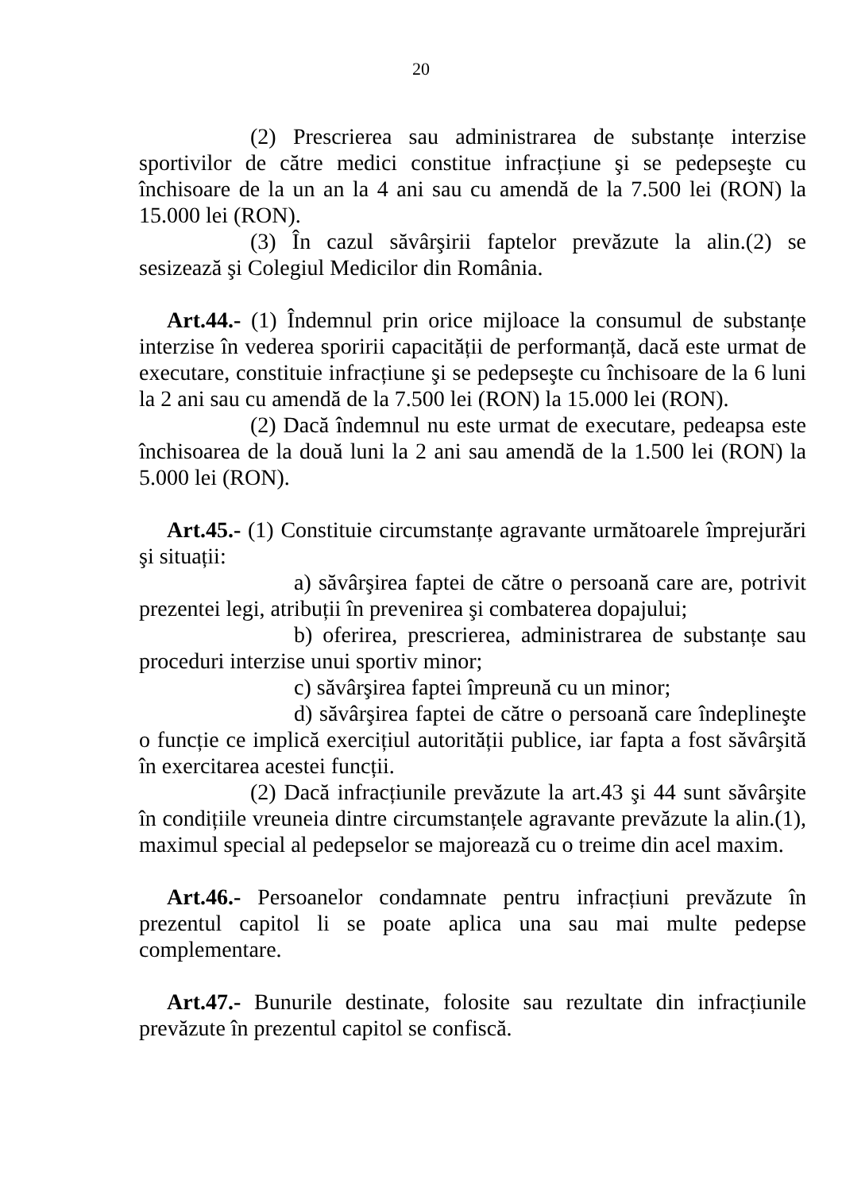20
(2) Prescrierea sau administrarea de substanțe interzise sportivilor de către medici constitue infracțiune şi se pedepseşte cu închisoare de la un an la 4 ani sau cu amendă de la 7.500 lei (RON) la 15.000 lei (RON).
(3) În cazul săvârşirii faptelor prevăzute la alin.(2) se sesizează şi Colegiul Medicilor din România.
Art.44.- (1) Îndemnul prin orice mijloace la consumul de substanțe interzise în vederea sporirii capacității de performanță, dacă este urmat de executare, constituie infracțiune şi se pedepseşte cu închisoare de la 6 luni la 2 ani sau cu amendă de la 7.500 lei (RON) la 15.000 lei (RON).
(2) Dacă îndemnul nu este urmat de executare, pedeapsa este închisoarea de la două luni la 2 ani sau amendă de la 1.500 lei (RON) la 5.000 lei (RON).
Art.45.- (1) Constituie circumstanțe agravante următoarele împrejurări şi situații:
a) săvârşirea faptei de către o persoană care are, potrivit prezentei legi, atribuții în prevenirea şi combaterea dopajului;
b) oferirea, prescrierea, administrarea de substanțe sau proceduri interzise unui sportiv minor;
c) săvârşirea faptei împreună cu un minor;
d) săvârşirea faptei de către o persoană care îndeplineşte o funcție ce implică exercițiul autorității publice, iar fapta a fost săvârşită în exercitarea acestei funcții.
(2) Dacă infracțiunile prevăzute la art.43 şi 44 sunt săvârşite în condițiile vreuneia dintre circumstanțele agravante prevăzute la alin.(1), maximul special al pedepselor se majorează cu o treime din acel maxim.
Art.46.- Persoanelor condamnate pentru infracțiuni prevăzute în prezentul capitol li se poate aplica una sau mai multe pedepse complementare.
Art.47.- Bunurile destinate, folosite sau rezultate din infracțiunile prevăzute în prezentul capitol se confiscă.